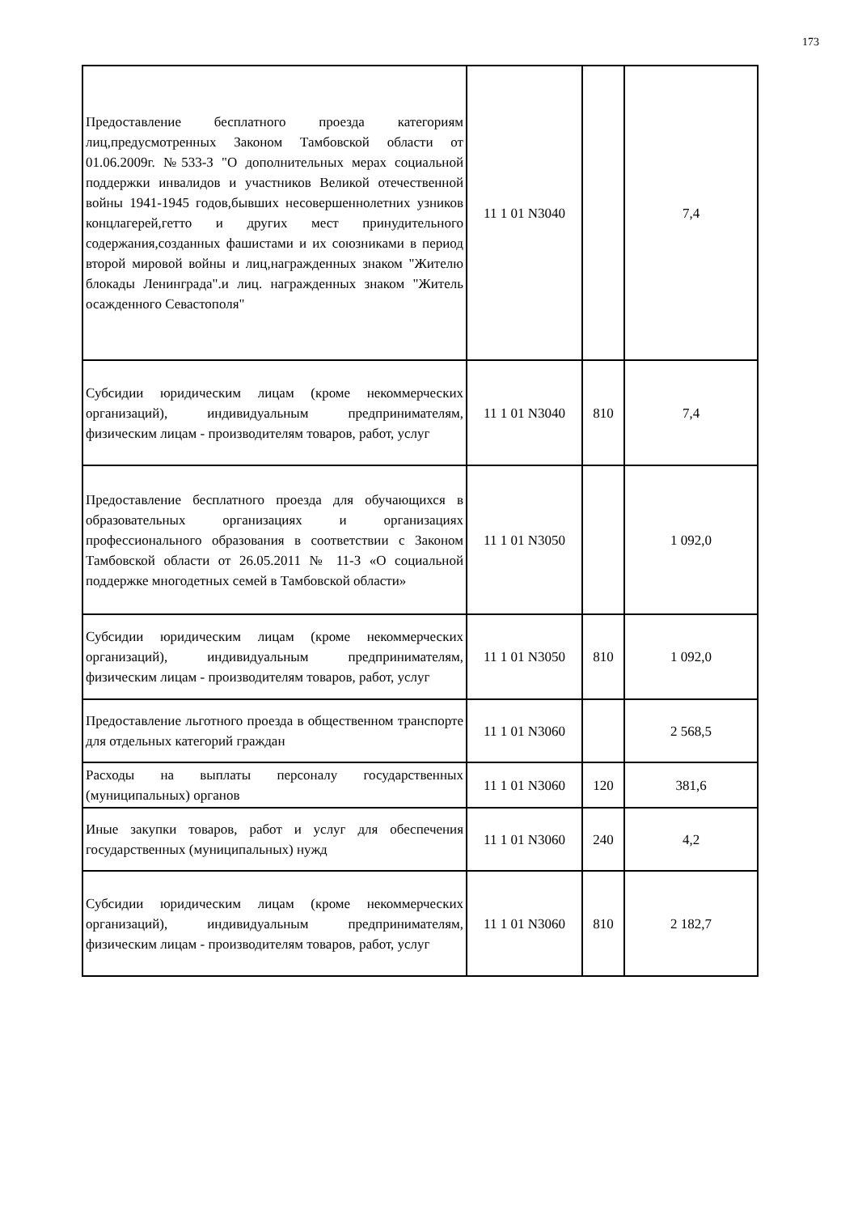173
| Предоставление бесплатного проезда категориям лиц,предусмотренных Законом Тамбовской области от 01.06.2009г. №533-З "О дополнительных мерах социальной поддержки инвалидов и участников Великой отечественной войны 1941-1945 годов,бывших несовершеннолетних узников концлагерей,гетто и других мест принудительного содержания,созданных фашистами и их союзниками в период второй мировой войны и лиц,награжденных знаком "Жителю блокады Ленинграда".и лиц. награжденных знаком "Житель осажденного Севастополя" | 11 1 01 N3040 | | 7,4 |
| Субсидии юридическим лицам (кроме некоммерческих организаций), индивидуальным предпринимателям, физическим лицам - производителям товаров, работ, услуг | 11 1 01 N3040 | 810 | 7,4 |
| Предоставление бесплатного проезда для обучающихся в образовательных организациях и организациях профессионального образования в соответствии с Законом Тамбовской области от 26.05.2011 № 11-З «О социальной поддержке многодетных семей в Тамбовской области» | 11 1 01 N3050 | | 1 092,0 |
| Субсидии юридическим лицам (кроме некоммерческих организаций), индивидуальным предпринимателям, физическим лицам - производителям товаров, работ, услуг | 11 1 01 N3050 | 810 | 1 092,0 |
| Предоставление льготного проезда в общественном транспорте для отдельных категорий граждан | 11 1 01 N3060 | | 2 568,5 |
| Расходы на выплаты персоналу государственных (муниципальных) органов | 11 1 01 N3060 | 120 | 381,6 |
| Иные закупки товаров, работ и услуг для обеспечения государственных (муниципальных) нужд | 11 1 01 N3060 | 240 | 4,2 |
| Субсидии юридическим лицам (кроме некоммерческих организаций), индивидуальным предпринимателям, физическим лицам - производителям товаров, работ, услуг | 11 1 01 N3060 | 810 | 2 182,7 |